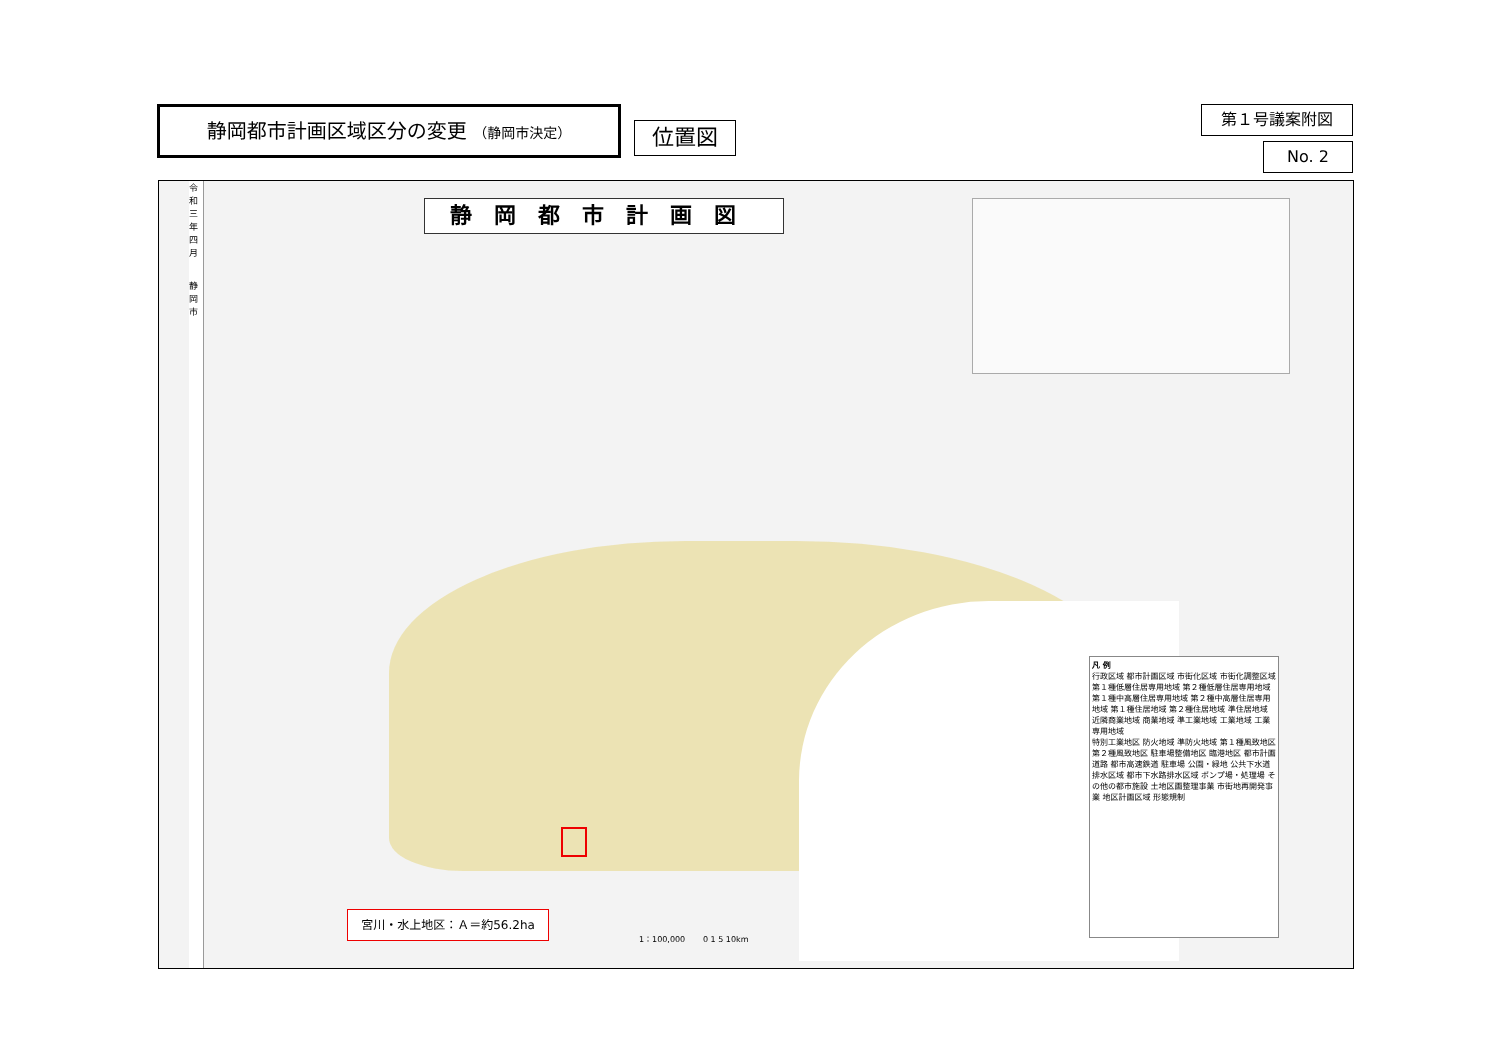静岡都市計画区域区分の変更 （静岡市決定）
位置図
第１号議案附図
No. 2
令和三年四月
静岡市
静岡都市計画図
凡 例
行政区域 都市計画区域 市街化区域 市街化調整区域
第１種低層住居専用地域 第２種低層住居専用地域 第１種中高層住居専用地域 第２種中高層住居専用地域 第１種住居地域 第２種住居地域 準住居地域 近隣商業地域 商業地域 準工業地域 工業地域 工業専用地域
特別工業地区 防火地域 準防火地域 第１種風致地区 第２種風致地区 駐車場整備地区 臨港地区 都市計画道路 都市高速鉄道 駐車場 公園・緑地 公共下水道排水区域 都市下水路排水区域 ポンプ場・処理場 その他の都市施設 土地区画整理事業 市街地再開発事業 地区計画区域 形態規制
宮川・水上地区：Ａ＝約56.2ha
1：100,000 0 1 5 10km